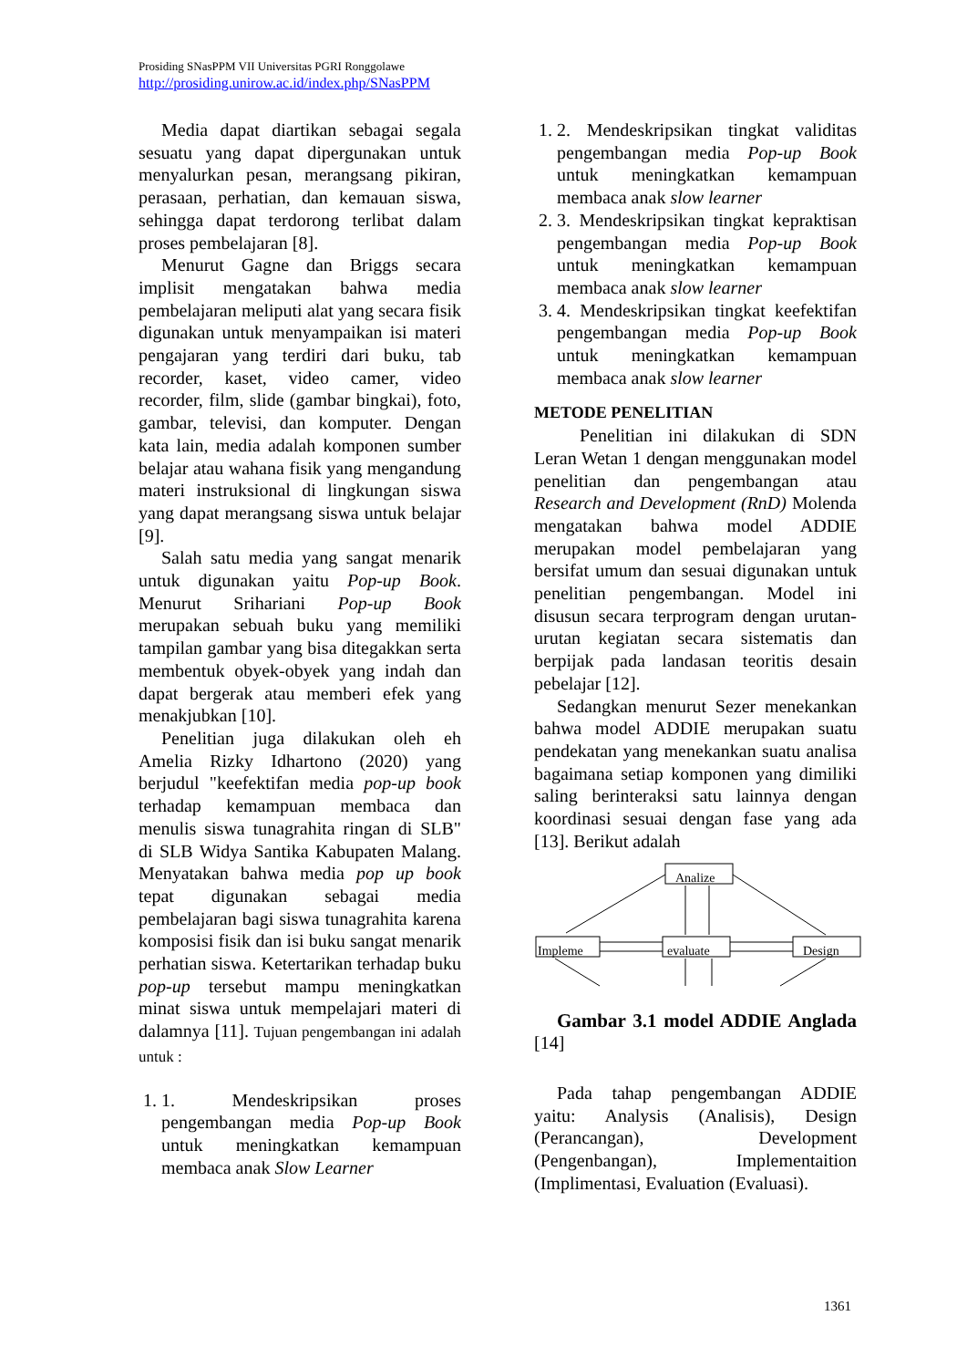Prosiding SNasPPM VII Universitas PGRI Ronggolawe
http://prosiding.unirow.ac.id/index.php/SNasPPM
Media dapat diartikan sebagai segala sesuatu yang dapat dipergunakan untuk menyalurkan pesan, merangsang pikiran, perasaan, perhatian, dan kemauan siswa, sehingga dapat terdorong terlibat dalam proses pembelajaran [8].
Menurut Gagne dan Briggs secara implisit mengatakan bahwa media pembelajaran meliputi alat yang secara fisik digunakan untuk menyampaikan isi materi pengajaran yang terdiri dari buku, tab recorder, kaset, video camer, video recorder, film, slide (gambar bingkai), foto, gambar, televisi, dan komputer. Dengan kata lain, media adalah komponen sumber belajar atau wahana fisik yang mengandung materi instruksional di lingkungan siswa yang dapat merangsang siswa untuk belajar [9].
Salah satu media yang sangat menarik untuk digunakan yaitu Pop-up Book. Menurut Srihariani Pop-up Book merupakan sebuah buku yang memiliki tampilan gambar yang bisa ditegakkan serta membentuk obyek-obyek yang indah dan dapat bergerak atau memberi efek yang menakjubkan [10].
Penelitian juga dilakukan oleh eh Amelia Rizky Idhartono (2020) yang berjudul "keefektifan media pop-up book terhadap kemampuan membaca dan menulis siswa tunagrahita ringan di SLB" di SLB Widya Santika Kabupaten Malang. Menyatakan bahwa media pop up book tepat digunakan sebagai media pembelajaran bagi siswa tunagrahita karena komposisi fisik dan isi buku sangat menarik perhatian siswa. Ketertarikan terhadap buku pop-up tersebut mampu meningkatkan minat siswa untuk mempelajari materi di dalamnya [11]. Tujuan pengembangan ini adalah untuk :
1. 1. Mendeskripsikan proses pengembangan media Pop-up Book untuk meningkatkan kemampuan membaca anak Slow Learner
1. 2. Mendeskripsikan tingkat validitas pengembangan media Pop-up Book untuk meningkatkan kemampuan membaca anak slow learner
2. 3. Mendeskripsikan tingkat kepraktisan pengembangan media Pop-up Book untuk meningkatkan kemampuan membaca anak slow learner
3. 4. Mendeskripsikan tingkat keefektifan pengembangan media Pop-up Book untuk meningkatkan kemampuan membaca anak slow learner
METODE PENELITIAN
Penelitian ini dilakukan di SDN Leran Wetan 1 dengan menggunakan model penelitian dan pengembangan atau Research and Development (RnD) Molenda mengatakan bahwa model ADDIE merupakan model pembelajaran yang bersifat umum dan sesuai digunakan untuk penelitian pengembangan. Model ini disusun secara terprogram dengan urutan-urutan kegiatan secara sistematis dan berpijak pada landasan teoritis desain pebelajar [12].
Sedangkan menurut Sezer menekankan bahwa model ADDIE merupakan suatu pendekatan yang menekankan suatu analisa bagaimana setiap komponen yang dimiliki saling berinteraksi satu lainnya dengan koordinasi sesuai dengan fase yang ada [13]. Berikut adalah
Analize
Impleme
evaluate
Design
Gambar 3.1 model ADDIE Anglada [14]
Pada tahap pengembangan ADDIE yaitu: Analysis (Analisis), Design (Perancangan), Development (Pengenbangan), Implementaition (Implimentasi, Evaluation (Evaluasi).
1361